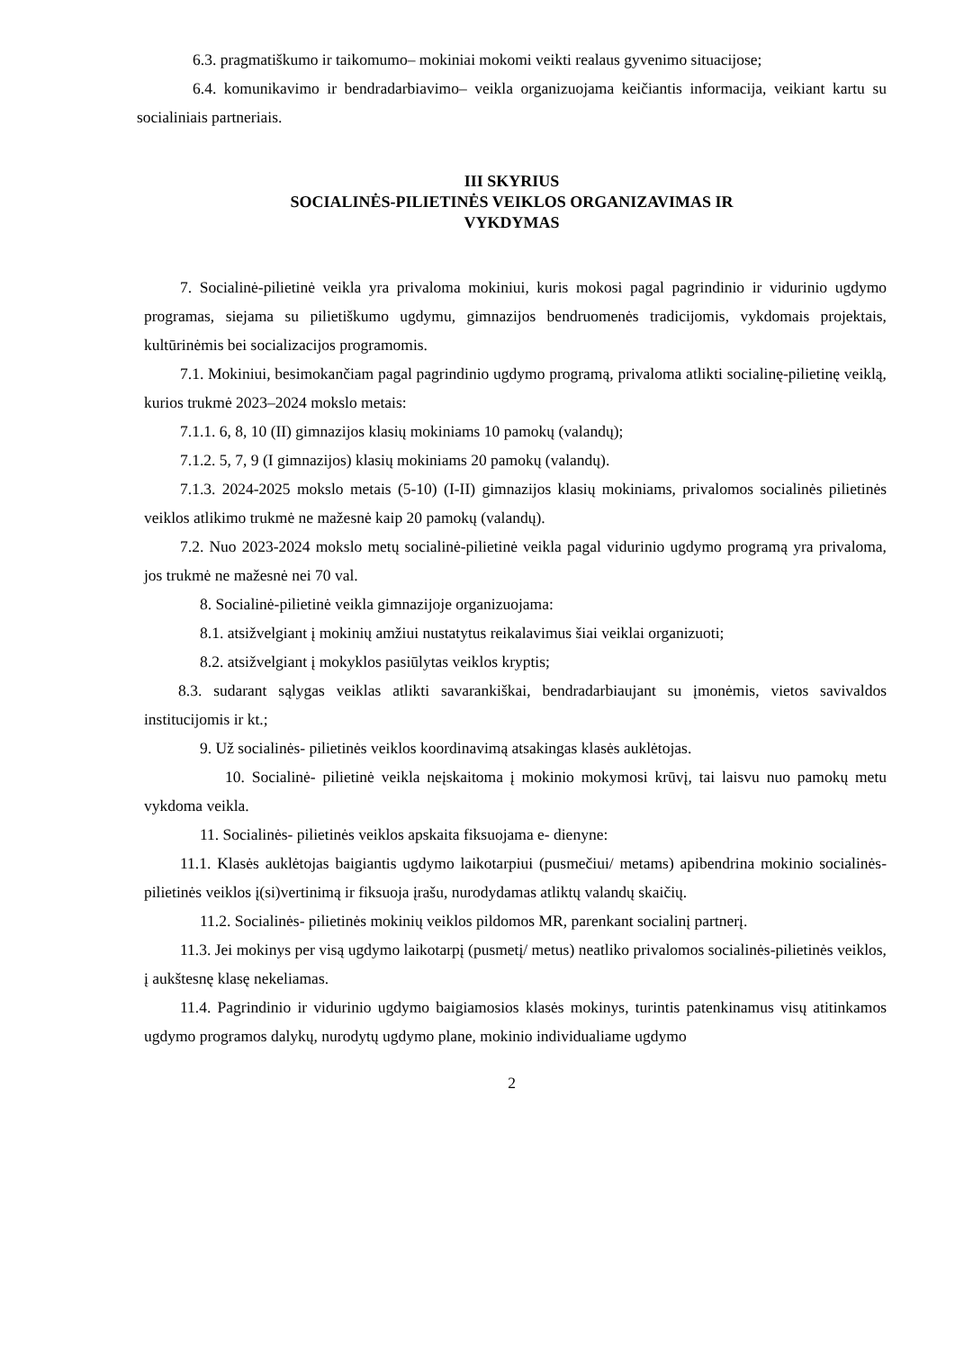6.3. pragmatiškumo ir taikomumo– mokiniai mokomi veikti realaus gyvenimo situacijose;
6.4. komunikavimo ir bendradarbiavimo– veikla organizuojama keičiantis informacija, veikiant kartu su socialiniais partneriais.
III SKYRIUS
SOCIALINĖS-PILIETINĖS VEIKLOS ORGANIZAVIMAS IR
VYKDYMAS
7. Socialinė-pilietinė veikla yra privaloma mokiniui, kuris mokosi pagal pagrindinio ir vidurinio ugdymo programas, siejama su pilietiškumo ugdymu, gimnazijos bendruomenės tradicijomis, vykdomais projektais, kultūrinėmis bei socializacijos programomis.
7.1. Mokiniui, besimokančiam pagal pagrindinio ugdymo programą, privaloma atlikti socialinę-pilietinę veiklą, kurios trukmė 2023–2024 mokslo metais:
7.1.1. 6, 8, 10 (II) gimnazijos klasių mokiniams 10 pamokų (valandų);
7.1.2. 5, 7, 9 (I gimnazijos) klasių mokiniams 20 pamokų (valandų).
7.1.3. 2024-2025 mokslo metais (5-10) (I-II) gimnazijos klasių mokiniams, privalomos socialinės pilietinės veiklos atlikimo trukmė ne mažesnė kaip 20 pamokų (valandų).
7.2. Nuo 2023-2024 mokslo metų socialinė-pilietinė veikla pagal vidurinio ugdymo programą yra privaloma, jos trukmė ne mažesnė nei 70 val.
8. Socialinė-pilietinė veikla gimnazijoje organizuojama:
8.1. atsižvelgiant į mokinių amžiui nustatytus reikalavimus šiai veiklai organizuoti;
8.2. atsižvelgiant į mokyklos pasiūlytas veiklos kryptis;
8.3. sudarant sąlygas veiklas atlikti savarankiškai, bendradarbiaujant su įmonėmis, vietos savivaldos institucijomis ir kt.;
9. Už socialinės- pilietinės veiklos koordinavimą atsakingas klasės auklėtojas.
10. Socialinė- pilietinė veikla neįskaitoma į mokinio mokymosi krūvį, tai laisvu nuo pamokų metu vykdoma veikla.
11. Socialinės- pilietinės veiklos apskaita fiksuojama e- dienyne:
11.1. Klasės auklėtojas baigiantis ugdymo laikotarpiui (pusmečiui/ metams) apibendrina mokinio socialinės- pilietinės veiklos į(si)vertinimą ir fiksuoja įrašu, nurodydamas atliktų valandų skaičių.
11.2. Socialinės- pilietinės mokinių veiklos pildomos MR, parenkant socialinį partnerį.
11.3. Jei mokinys per visą ugdymo laikotarpį (pusmetį/ metus) neatliko privalomos socialinės-pilietinės veiklos, į aukštesnę klasę nekeliamas.
11.4. Pagrindinio ir vidurinio ugdymo baigiamosios klasės mokinys, turintis patenkinamus visų atitinkamos ugdymo programos dalykų, nurodytų ugdymo plane, mokinio individualiame ugdymo
2